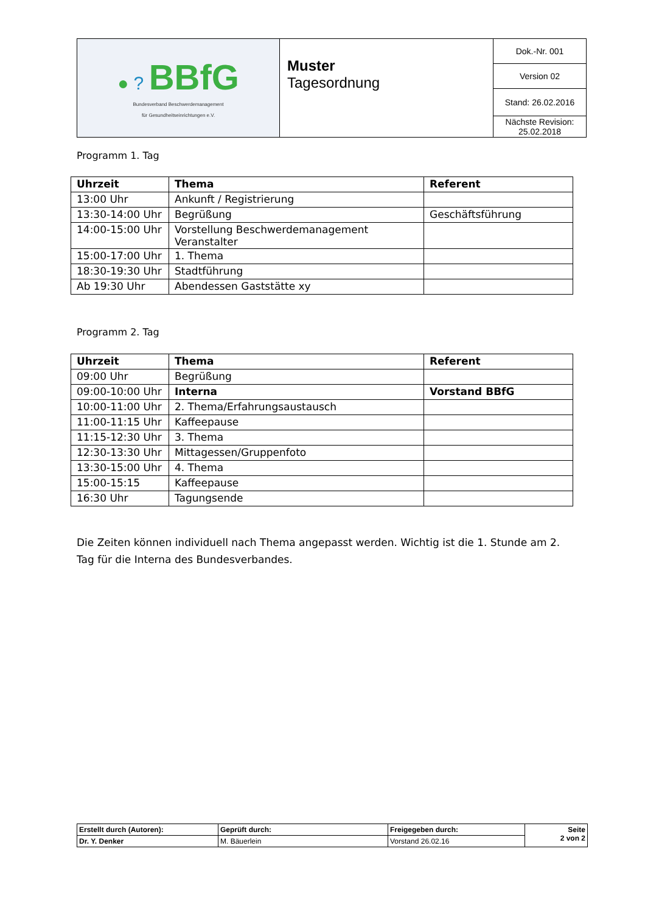| ● ? BBfG Bundesverband Beschwerdemanagement für Gesundheitseinrichtungen e.V. | Muster Tagesordnung | Dok.-Nr. 001 |
| | | Version 02 |
| | | Stand: 26.02.2016 |
| | | Nächste Revision: 25.02.2018 |
Programm 1. Tag
| Uhrzeit | Thema | Referent |
| --- | --- | --- |
| 13:00 Uhr | Ankunft / Registrierung | |
| 13:30-14:00 Uhr | Begrüßung | Geschäftsführung |
| 14:00-15:00 Uhr | Vorstellung Beschwerdemanagement Veranstalter | |
| 15:00-17:00 Uhr | 1. Thema | |
| 18:30-19:30 Uhr | Stadtführung | |
| Ab 19:30 Uhr | Abendessen Gaststätte xy | |
Programm 2. Tag
| Uhrzeit | Thema | Referent |
| --- | --- | --- |
| 09:00 Uhr | Begrüßung | |
| 09:00-10:00 Uhr | Interna | Vorstand BBfG |
| 10:00-11:00 Uhr | 2. Thema/Erfahrungsaustausch | |
| 11:00-11:15 Uhr | Kaffeepause | |
| 11:15-12:30 Uhr | 3. Thema | |
| 12:30-13:30 Uhr | Mittagessen/Gruppenfoto | |
| 13:30-15:00 Uhr | 4. Thema | |
| 15:00-15:15 | Kaffeepause | |
| 16:30 Uhr | Tagungsende | |
Die Zeiten können individuell nach Thema angepasst werden. Wichtig ist die 1. Stunde am 2. Tag für die Interna des Bundesverbandes.
| Erstellt durch (Autoren): | Geprüft durch: | Freigegeben durch: | Seite 2 von 2 |
| Dr. Y. Denker | M. Bäuerlein | Vorstand 26.02.16 | |